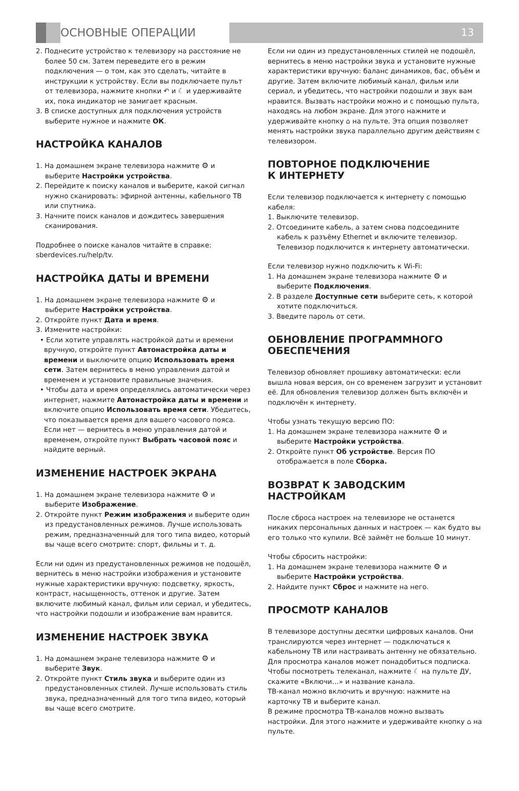ОСНОВНЫЕ ОПЕРАЦИИ
13
2. Поднесите устройство к телевизору на расстояние не более 50 см. Затем переведите его в режим подключения — о том, как это сделать, читайте в инструкции к устройству. Если вы подключаете пульт от телевизора, нажмите кнопки ↶ и ☾ и удерживайте их, пока индикатор не замигает красным.
3. В списке доступных для подключения устройств выберите нужное и нажмите ОК.
НАСТРОЙКА КАНАЛОВ
1. На домашнем экране телевизора нажмите ⚙ и выберите Настройки устройства.
2. Перейдите к поиску каналов и выберите, какой сигнал нужно сканировать: эфирной антенны, кабельного ТВ или спутника.
3. Начните поиск каналов и дождитесь завершения сканирования.
Подробнее о поиске каналов читайте в справке: sberdevices.ru/help/tv.
НАСТРОЙКА ДАТЫ И ВРЕМЕНИ
1. На домашнем экране телевизора нажмите ⚙ и выберите Настройки устройства.
2. Откройте пункт Дата и время.
3. Измените настройки:
• Если хотите управлять настройкой даты и времени вручную, откройте пункт Автонастройка даты и времени и выключите опцию Использовать время сети. Затем вернитесь в меню управления датой и временем и установите правильные значения.
• Чтобы дата и время определялись автоматически через интернет, нажмите Автонастройка даты и времени и включите опцию Использовать время сети. Убедитесь, что показывается время для вашего часового пояса. Если нет — вернитесь в меню управления датой и временем, откройте пункт Выбрать часовой пояс и найдите верный.
ИЗМЕНЕНИЕ НАСТРОЕК ЭКРАНА
1. На домашнем экране телевизора нажмите ⚙ и выберите Изображение.
2. Откройте пункт Режим изображения и выберите один из предустановленных режимов. Лучше использовать режим, предназначенный для того типа видео, который вы чаще всего смотрите: спорт, фильмы и т. д.
Если ни один из предустановленных режимов не подошёл, вернитесь в меню настройки изображения и установите нужные характеристики вручную: подсветку, яркость, контраст, насыщенность, оттенок и другие. Затем включите любимый канал, фильм или сериал, и убедитесь, что настройки подошли и изображение вам нравится.
ИЗМЕНЕНИЕ НАСТРОЕК ЗВУКА
1. На домашнем экране телевизора нажмите ⚙ и выберите Звук.
2. Откройте пункт Стиль звука и выберите один из предустановленных стилей. Лучше использовать стиль звука, предназначенный для того типа видео, который вы чаще всего смотрите.
Если ни один из предустановленных стилей не подошёл, вернитесь в меню настройки звука и установите нужные характеристики вручную: баланс динамиков, бас, объём и другие. Затем включите любимый канал, фильм или сериал, и убедитесь, что настройки подошли и звук вам нравится. Вызвать настройки можно и с помощью пульта, находясь на любом экране. Для этого нажмите и удерживайте кнопку ⌂ на пульте. Эта опция позволяет менять настройки звука параллельно другим действиям с телевизором.
ПОВТОРНОЕ ПОДКЛЮЧЕНИЕ
К ИНТЕРНЕТУ
Если телевизор подключается к интернету с помощью кабеля:
1. Выключите телевизор.
2. Отсоедините кабель, а затем снова подсоедините кабель к разъёму Ethernet и включите телевизор. Телевизор подключится к интернету автоматически.
Если телевизор нужно подключить к Wi-Fi:
1. На домашнем экране телевизора нажмите ⚙ и выберите Подключения.
2. В разделе Доступные сети выберите сеть, к которой хотите подключиться.
3. Введите пароль от сети.
ОБНОВЛЕНИЕ ПРОГРАММНОГО ОБЕСПЕЧЕНИЯ
Телевизор обновляет прошивку автоматически: если вышла новая версия, он со временем загрузит и установит её. Для обновления телевизор должен быть включён и подключён к интернету.
Чтобы узнать текущую версию ПО:
1. На домашнем экране телевизора нажмите ⚙ и выберите Настройки устройства.
2. Откройте пункт Об устройстве. Версия ПО отображается в поле Сборка.
ВОЗВРАТ К ЗАВОДСКИМ НАСТРОЙКАМ
После сброса настроек на телевизоре не останется никаких персональных данных и настроек — как будто вы его только что купили. Всё займёт не больше 10 минут.
Чтобы сбросить настройки:
1. На домашнем экране телевизора нажмите ⚙ и выберите Настройки устройства.
2. Найдите пункт Сброс и нажмите на него.
ПРОСМОТР КАНАЛОВ
В телевизоре доступны десятки цифровых каналов. Они транслируются через интернет — подключаться к кабельному ТВ или настраивать антенну не обязательно. Для просмотра каналов может понадобиться подписка. Чтобы посмотреть телеканал, нажмите ☾ на пульте ДУ, скажите «Включи…» и название канала.
ТВ-канал можно включить и вручную: нажмите на карточку ТВ и выберите канал.
В режиме просмотра ТВ-каналов можно вызвать настройки. Для этого нажмите и удерживайте кнопку ⌂ на пульте.